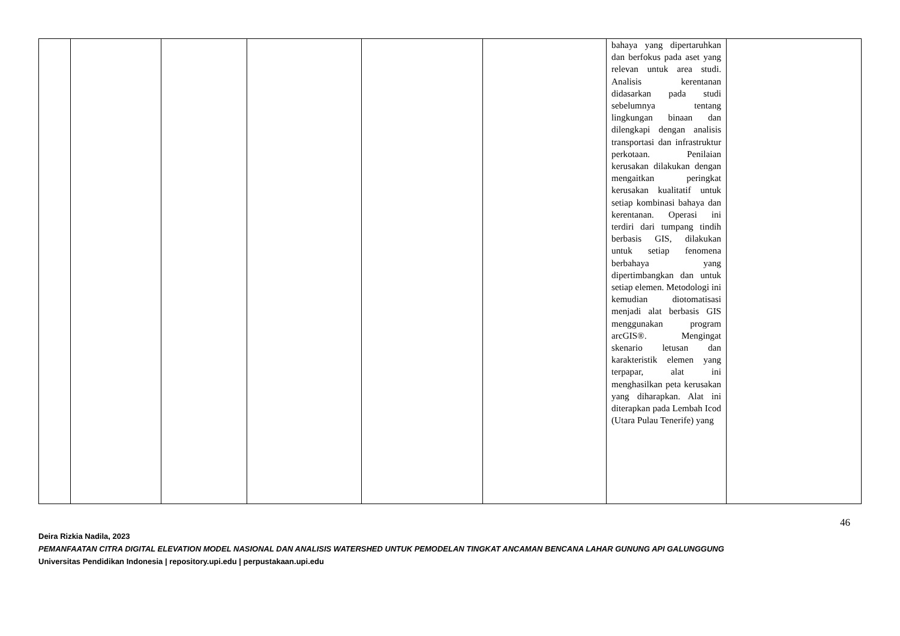| | | | | | | bahaya yang dipertaruhkan dan berfokus pada aset yang relevan untuk area studi. Analisis kerentanan didasarkan pada studi sebelumnya tentang lingkungan binaan dan dilengkapi dengan analisis transportasi dan infrastruktur perkotaan. Penilaian kerusakan dilakukan dengan mengaitkan peringkat kerusakan kualitatif untuk setiap kombinasi bahaya dan kerentanan. Operasi ini terdiri dari tumpang tindih berbasis GIS, dilakukan untuk setiap fenomena berbahaya yang dipertimbangkan dan untuk setiap elemen. Metodologi ini kemudian diotomatisasi menjadi alat berbasis GIS menggunakan program arcGIS®. Mengingat skenario letusan dan karakteristik elemen yang terpapar, alat ini menghasilkan peta kerusakan yang diharapkan. Alat ini diterapkan pada Lembah Icod (Utara Pulau Tenerife) yang | |
46
Deira Rizkia Nadila, 2023
PEMANFAATAN CITRA DIGITAL ELEVATION MODEL NASIONAL DAN ANALISIS WATERSHED UNTUK PEMODELAN TINGKAT ANCAMAN BENCANA LAHAR GUNUNG API GALUNGGUNG
Universitas Pendidikan Indonesia | repository.upi.edu | perpustakaan.upi.edu